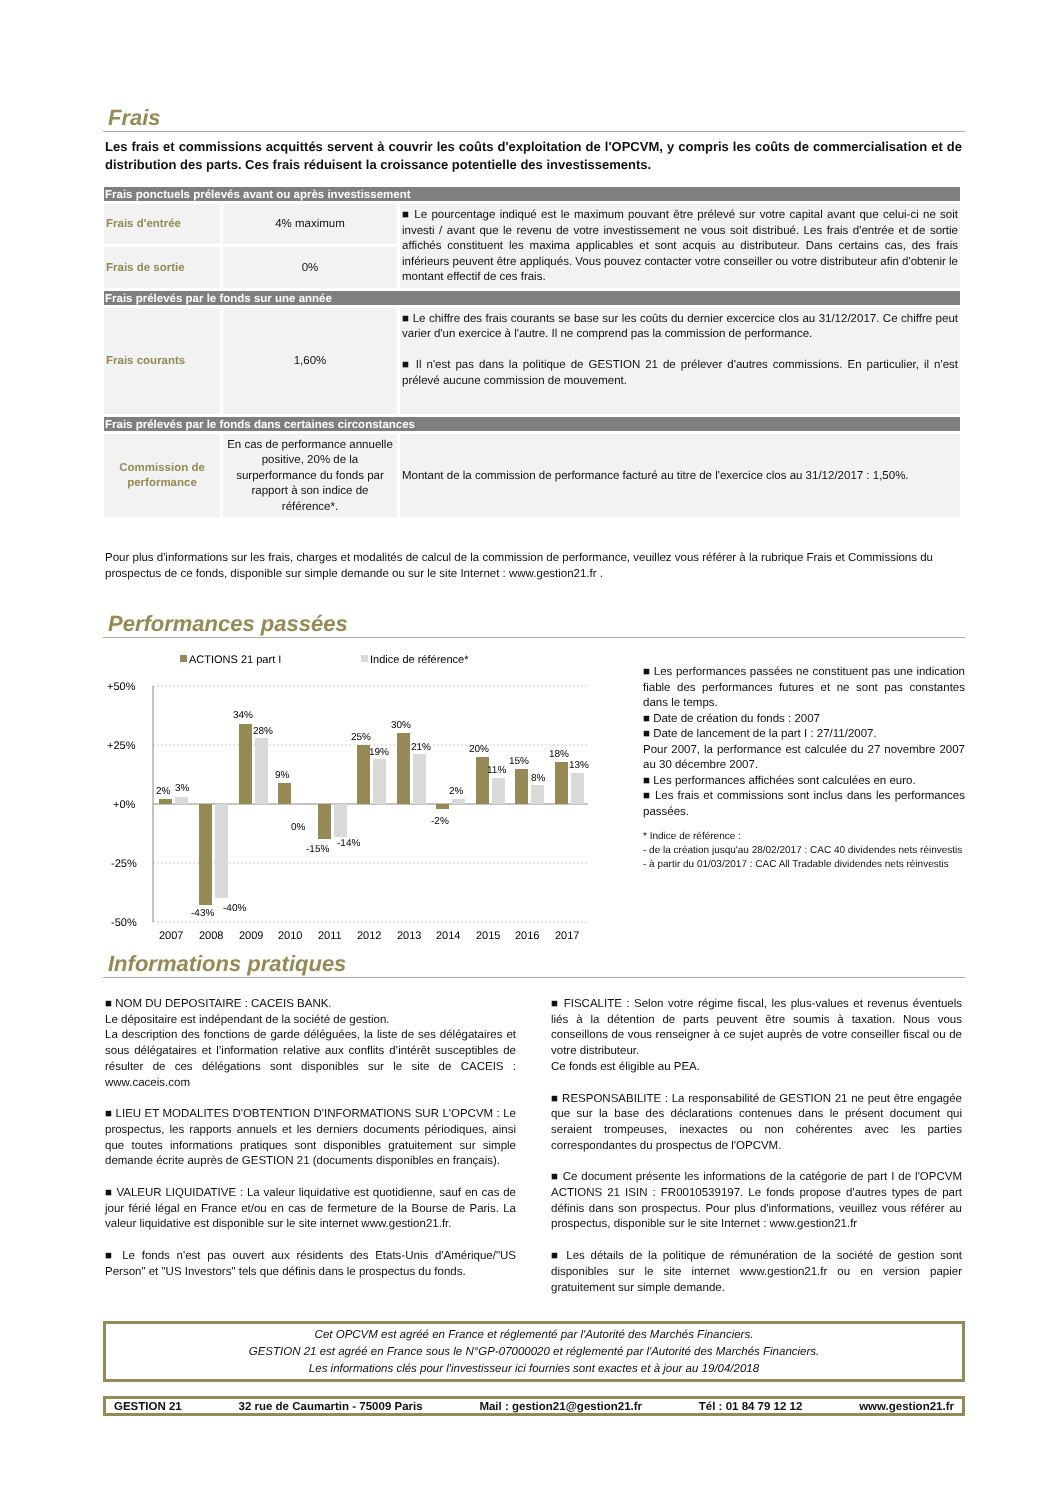Frais
Les frais et commissions acquittés servent à couvrir les coûts d'exploitation de l'OPCVM, y compris les coûts de commercialisation et de distribution des parts. Ces frais réduisent la croissance potentielle des investissements.
| Frais ponctuels prélevés avant ou après investissement | | |
| --- | --- | --- |
| Frais d'entrée | 4% maximum | ■ Le pourcentage indiqué est le maximum pouvant être prélevé sur votre capital avant que celui-ci ne soit investi / avant que le revenu de votre investissement ne vous soit distribué. Les frais d'entrée et de sortie affichés constituent les maxima applicables et sont acquis au distributeur. Dans certains cas, des frais inférieurs peuvent être appliqués. Vous pouvez contacter votre conseiller ou votre distributeur afin d'obtenir le montant effectif de ces frais. |
| Frais de sortie | 0% | |
| Frais prélevés par le fonds sur une année | | |
| Frais courants | 1,60% | ■ Le chiffre des frais courants se base sur les coûts du dernier excercice clos au 31/12/2017. Ce chiffre peut varier d'un exercice à l'autre. Il ne comprend pas la commission de performance. ■ Il n'est pas dans la politique de GESTION 21 de prélever d'autres commissions. En particulier, il n'est prélevé aucune commission de mouvement. |
| Frais prélevés par le fonds dans certaines circonstances | | |
| Commission de performance | En cas de performance annuelle positive, 20% de la surperformance du fonds par rapport à son indice de référence*. | Montant de la commission de performance facturé au titre de l'exercice clos au 31/12/2017 : 1,50%. |
Pour plus d'informations sur les frais, charges et modalités de calcul de la commission de performance, veuillez vous référer à la rubrique Frais et Commissions du prospectus de ce fonds, disponible sur simple demande ou sur le site Internet : www.gestion21.fr .
Performances passées
ACTIONS 21 part I
Indice de référence*
+50%
+25%
+0%
-25%
-50%
2%
3%
-43%
-40%
34%
28%
9%
0%
-15%
-14%
25%
19%
30%
21%
-2%
2%
20%
11%
15%
8%
18%
13%
2007
2008
2009
2010
2011
2012
2013
2014
2015
2016
2017
■ Les performances passées ne constituent pas une indication fiable des performances futures et ne sont pas constantes dans le temps.
■ Date de création du fonds : 2007
■ Date de lancement de la part I : 27/11/2007.
Pour 2007, la performance est calculée du 27 novembre 2007 au 30 décembre 2007.
■ Les performances affichées sont calculées en euro.
■ Les frais et commissions sont inclus dans les performances passées.
* Indice de référence :
- de la création jusqu'au 28/02/2017 : CAC 40 dividendes nets réinvestis
- à partir du 01/03/2017 : CAC All Tradable dividendes nets réinvestis
Informations pratiques
■ NOM DU DEPOSITAIRE : CACEIS BANK.
Le dépositaire est indépendant de la société de gestion.
La description des fonctions de garde déléguées, la liste de ses délégataires et sous délégataires et l’information relative aux conflits d’intérêt susceptibles de résulter de ces délégations sont disponibles sur le site de CACEIS : www.caceis.com
■ LIEU ET MODALITES D'OBTENTION D'INFORMATIONS SUR L'OPCVM : Le prospectus, les rapports annuels et les derniers documents périodiques, ainsi que toutes informations pratiques sont disponibles gratuitement sur simple demande écrite auprès de GESTION 21 (documents disponibles en français).
■ VALEUR LIQUIDATIVE : La valeur liquidative est quotidienne, sauf en cas de jour férié légal en France et/ou en cas de fermeture de la Bourse de Paris. La valeur liquidative est disponible sur le site internet www.gestion21.fr.
■ Le fonds n'est pas ouvert aux résidents des Etats-Unis d'Amérique/"US Person" et "US Investors" tels que définis dans le prospectus du fonds.
■ FISCALITE : Selon votre régime fiscal, les plus-values et revenus éventuels liés à la détention de parts peuvent être soumis à taxation. Nous vous conseillons de vous renseigner à ce sujet auprès de votre conseiller fiscal ou de votre distributeur.
Ce fonds est éligible au PEA.
■ RESPONSABILITE : La responsabilité de GESTION 21 ne peut être engagée que sur la base des déclarations contenues dans le présent document qui seraient trompeuses, inexactes ou non cohérentes avec les parties correspondantes du prospectus de l'OPCVM.
■ Ce document présente les informations de la catégorie de part I de l'OPCVM ACTIONS 21 ISIN : FR0010539197. Le fonds propose d'autres types de part définis dans son prospectus. Pour plus d'informations, veuillez vous référer au prospectus, disponible sur le site Internet : www.gestion21.fr
■ Les détails de la politique de rémunération de la société de gestion sont disponibles sur le site internet www.gestion21.fr ou en version papier gratuitement sur simple demande.
Cet OPCVM est agréé en France et réglementé par l'Autorité des Marchés Financiers.
GESTION 21 est agréé en France sous le N°GP-07000020 et réglementé par l'Autorité des Marchés Financiers.
Les informations clés pour l'investisseur ici fournies sont exactes et à jour au 19/04/2018
GESTION 21 32 rue de Caumartin - 75009 Paris Mail : gestion21@gestion21.fr Tél : 01 84 79 12 12 www.gestion21.fr